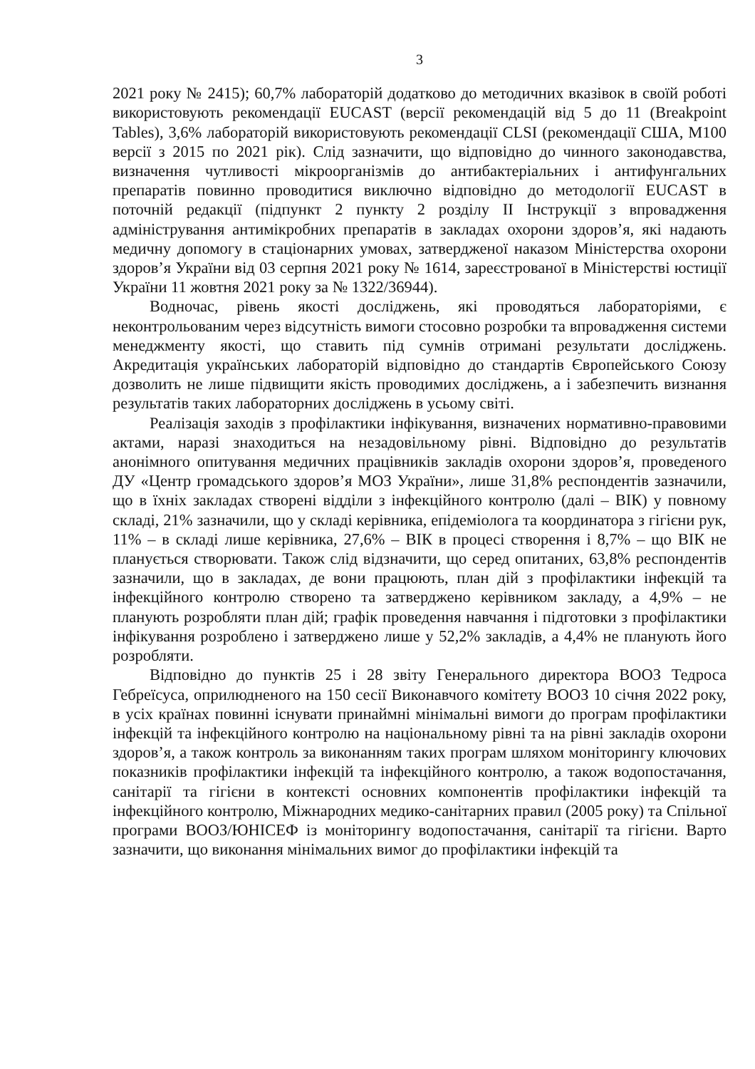3
2021 року № 2415); 60,7% лабораторій додатково до методичних вказівок в своїй роботі використовують рекомендації EUCAST (версії рекомендацій від 5 до 11 (Breakpoint Tables), 3,6% лабораторій використовують рекомендації CLSI (рекомендації США, M100 версії з 2015 по 2021 рік). Слід зазначити, що відповідно до чинного законодавства, визначення чутливості мікроорганізмів до антибактеріальних і антифунгальних препаратів повинно проводитися виключно відповідно до методології EUCAST в поточній редакції (підпункт 2 пункту 2 розділу II Інструкції з впровадження адміністрування антимікробних препаратів в закладах охорони здоров’я, які надають медичну допомогу в стаціонарних умовах, затвердженої наказом Міністерства охорони здоров’я України від 03 серпня 2021 року № 1614, зареєстрованої в Міністерстві юстиції України 11 жовтня 2021 року за № 1322/36944).
Водночас, рівень якості досліджень, які проводяться лабораторіями, є неконтрольованим через відсутність вимоги стосовно розробки та впровадження системи менеджменту якості, що ставить під сумнів отримані результати досліджень. Акредитація українських лабораторій відповідно до стандартів Європейського Союзу дозволить не лише підвищити якість проводимих досліджень, а і забезпечить визнання результатів таких лабораторних досліджень в усьому світі.
Реалізація заходів з профілактики інфікування, визначених нормативно-правовими актами, наразі знаходиться на незадовільному рівні. Відповідно до результатів анонімного опитування медичних працівників закладів охорони здоров’я, проведеного ДУ «Центр громадського здоров’я МОЗ України», лише 31,8% респондентів зазначили, що в їхніх закладах створені відділи з інфекційного контролю (далі – ВІК) у повному складі, 21% зазначили, що у складі керівника, епідеміолога та координатора з гігієни рук, 11% – в складі лише керівника, 27,6% – ВІК в процесі створення і 8,7% – що ВІК не планується створювати. Також слід відзначити, що серед опитаних, 63,8% респондентів зазначили, що в закладах, де вони працюють, план дій з профілактики інфекцій та інфекційного контролю створено та затверджено керівником закладу, а 4,9% – не планують розробляти план дій; графік проведення навчання і підготовки з профілактики інфікування розроблено і затверджено лише у 52,2% закладів, а 4,4% не планують його розробляти.
Відповідно до пунктів 25 і 28 звіту Генерального директора ВООЗ Тедроса Гебреїсуса, оприлюдненого на 150 сесії Виконавчого комітету ВООЗ 10 січня 2022 року, в усіх країнах повинні існувати принаймні мінімальні вимоги до програм профілактики інфекцій та інфекційного контролю на національному рівні та на рівні закладів охорони здоров’я, а також контроль за виконанням таких програм шляхом моніторингу ключових показників профілактики інфекцій та інфекційного контролю, а також водопостачання, санітарії та гігієни в контексті основних компонентів профілактики інфекцій та інфекційного контролю, Міжнародних медико-санітарних правил (2005 року) та Спільної програми ВООЗ/ЮНІСЕФ із моніторингу водопостачання, санітарії та гігієни. Варто зазначити, що виконання мінімальних вимог до профілактики інфекцій та